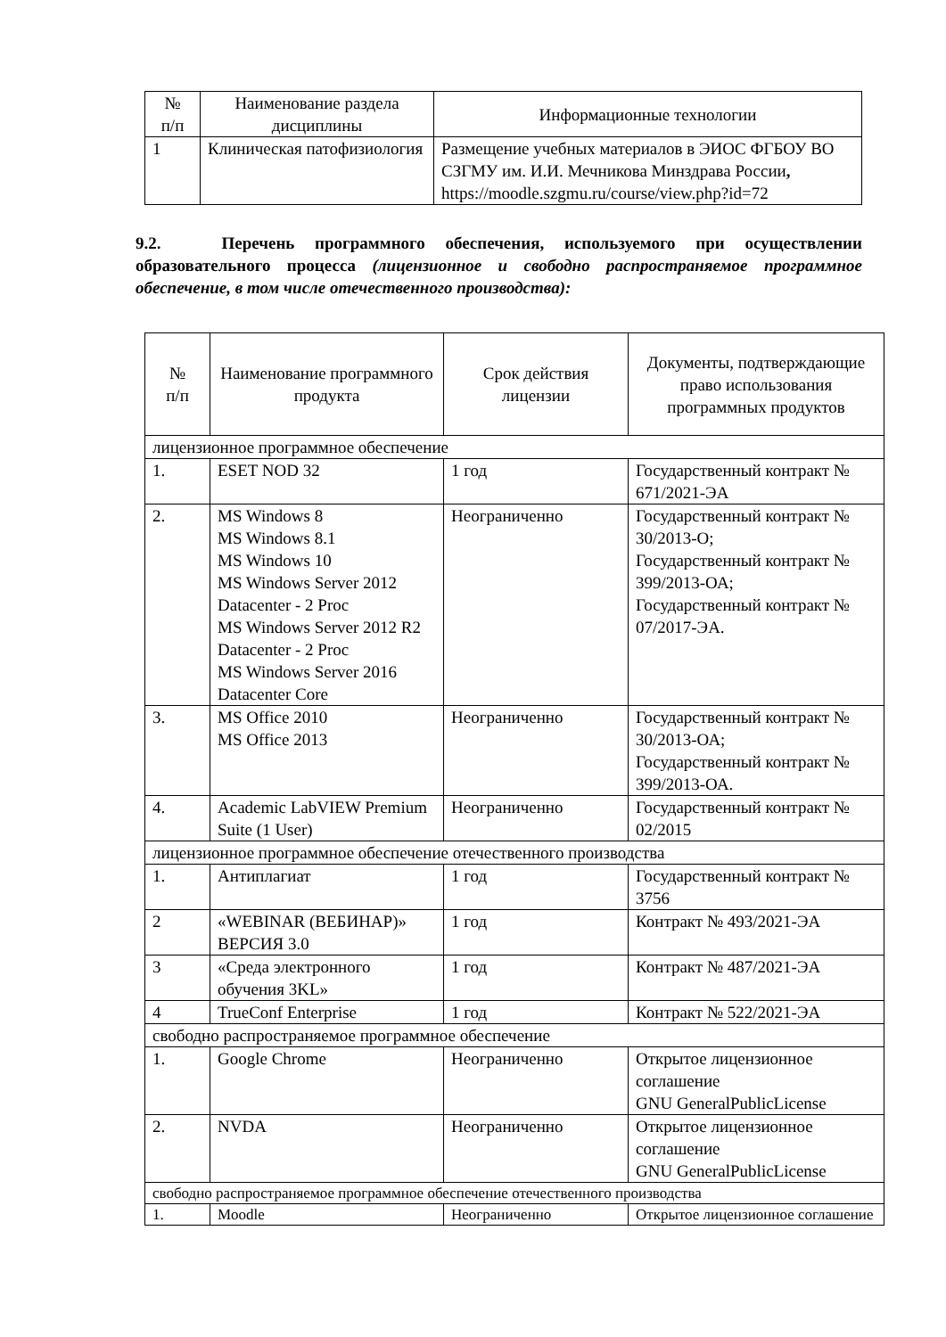| № п/п | Наименование раздела дисциплины | Информационные технологии |
| --- | --- | --- |
| 1 | Клиническая патофизиология | Размещение учебных материалов в ЭИОС ФГБОУ ВО СЗГМУ им. И.И. Мечникова Минздрава России , https://moodle.szgmu.ru/course/view.php?id=72 |
9.2. Перечень программного обеспечения, используемого при осуществлении образовательного процесса (лицензионное и свободно распространяемое программное обеспечение, в том числе отечественного производства):
| № п/п | Наименование программного продукта | Срок действия лицензии | Документы, подтверждающие право использования программных продуктов |
| --- | --- | --- | --- |
| лицензионное программное обеспечение | | | |
| 1. | ESET NOD 32 | 1 год | Государственный контракт № 671/2021-ЭА |
| 2. | MS Windows 8 MS Windows 8.1 MS Windows 10 MS Windows Server 2012 Datacenter - 2 Proc MS Windows Server 2012 R2 Datacenter - 2 Proc MS Windows Server 2016 Datacenter Core | Неограниченно | Государственный контракт № 30/2013-О; Государственный контракт № 399/2013-ОА; Государственный контракт № 07/2017-ЭА. |
| 3. | MS Office 2010 MS Office 2013 | Неограниченно | Государственный контракт № 30/2013-ОА; Государственный контракт № 399/2013-ОА. |
| 4. | Academic LabVIEW Premium Suite (1 User) | Неограниченно | Государственный контракт № 02/2015 |
| лицензионное программное обеспечение отечественного производства | | | |
| 1. | Антиплагиат | 1 год | Государственный контракт № 3756 |
| 2 | «WEBINAR (ВЕБИНАР)» ВЕРСИЯ 3.0 | 1 год | Контракт № 493/2021-ЭА |
| 3 | «Среда электронного обучения 3KL» | 1 год | Контракт № 487/2021-ЭА |
| 4 | TrueConf Enterprise | 1 год | Контракт № 522/2021-ЭА |
| свободно распространяемое программное обеспечение | | | |
| 1. | Google Chrome | Неограниченно | Открытое лицензионное соглашение GNU GeneralPublicLicense |
| 2. | NVDA | Неограниченно | Открытое лицензионное соглашение GNU GeneralPublicLicense |
| свободно распространяемое программное обеспечение отечественного производства | | | |
| 1. | Moodle | Неограниченно | Открытое лицензионное соглашение |